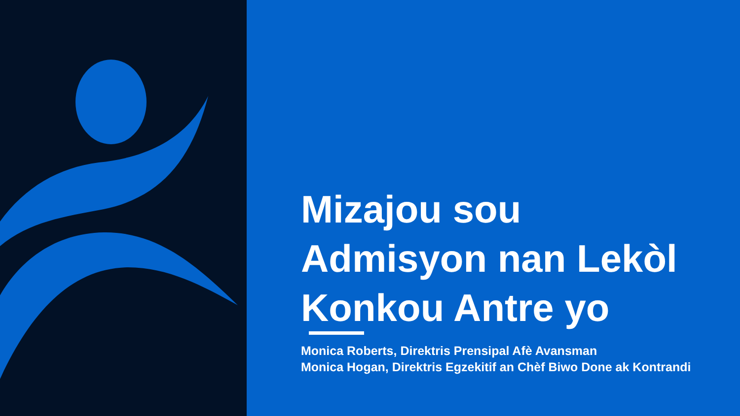Mizajou sou
Admisyon nan Lekòl
Konkou Antre yo
Monica Roberts, Direktris Prensipal Afè Avansman
Monica Hogan, Direktris Egzekitif an Chèf Biwo Done ak Kontrandi